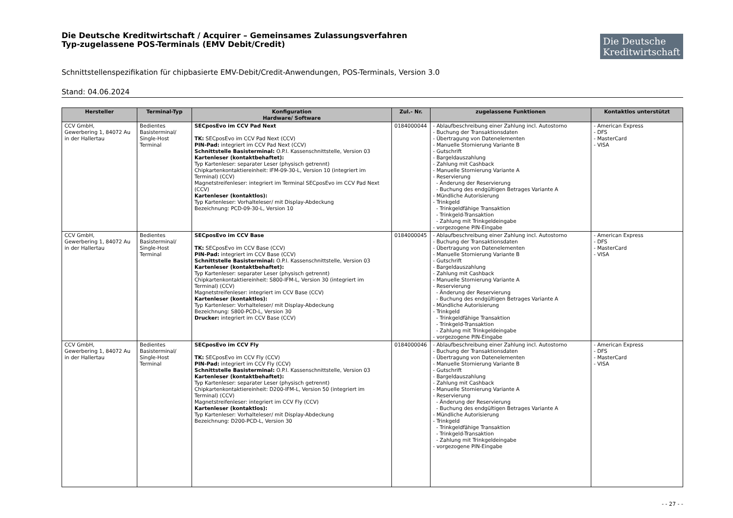Die Deutsche Kreditwirtschaft / Acquirer – Gemeinsames Zulassungsverfahren
Typ-zugelassene POS-Terminals (EMV Debit/Credit)
Die Deutsche
Kreditwirtschaft
Schnittstellenspezifikation für chipbasierte EMV-Debit/Credit-Anwendungen, POS-Terminals, Version 3.0
Stand: 04.06.2024
| Hersteller | Terminal-Typ | Konfiguration Hardware/ Software | Zul.- Nr. | zugelassene Funktionen | Kontaktlos unterstützt |
| --- | --- | --- | --- | --- | --- |
| CCV GmbH, Gewerbering 1, 84072 Au in der Hallertau | Bedientes Basisterminal/ Single-Host Terminal | SECposEvo im CCV Pad Next TK: SECposEvo im CCV Pad Next (CCV) PIN-Pad: integriert im CCV Pad Next (CCV) Schnittstelle Basisterminal: O.P.I. Kassenschnittstelle, Version 03 Kartenleser (kontaktbehaftet): Typ Kartenleser: separater Leser (physisch getrennt) Chipkartenkontaktiereinheit: IFM-09-30-L, Version 10 (integriert im Terminal) (CCV) Magnetstreifenleser: integriert im Terminal SECposEvo im CCV Pad Next (CCV) Kartenleser (kontaktlos): Typ Kartenleser: Vorhalteleser/ mit Display-Abdeckung Bezeichnung: PCD-09-30-L, Version 10 | 0184000044 | - Ablaufbeschreibung einer Zahlung incl. Autostorno - Buchung der Transaktionsdaten - Übertragung von Datenelementen - Manuelle Stornierung Variante B - Gutschrift - Bargeldauszahlung - Zahlung mit Cashback - Manuelle Stornierung Variante A - Reservierung - Änderung der Reservierung - Buchung des endgültigen Betrages Variante A - Mündliche Autorisierung - Trinkgeld - Trinkgeldfähige Transaktion - Trinkgeld-Transaktion - Zahlung mit Trinkgeldeingabe - vorgezogene PIN-Eingabe | - American Express - DFS - MasterCard - VISA |
| CCV GmbH, Gewerbering 1, 84072 Au in der Hallertau | Bedientes Basisterminal/ Single-Host Terminal | SECposEvo im CCV Base TK: SECposEvo im CCV Base (CCV) PIN-Pad: integriert im CCV Base (CCV) Schnittstelle Basisterminal: O.P.I. Kassenschnittstelle, Version 03 Kartenleser (kontaktbehaftet): Typ Kartenleser: separater Leser (physisch getrennt) Chipkartenkontaktiereinheit: S800-IFM-L, Version 30 (integriert im Terminal) (CCV) Magnetstreifenleser: integriert im CCV Base (CCV) Kartenleser (kontaktlos): Typ Kartenleser: Vorhalteleser/ mit Display-Abdeckung Bezeichnung: S800-PCD-L, Version 30 Drucker: integriert im CCV Base (CCV) | 0184000045 | - Ablaufbeschreibung einer Zahlung incl. Autostorno - Buchung der Transaktionsdaten - Übertragung von Datenelementen - Manuelle Stornierung Variante B - Gutschrift - Bargeldauszahlung - Zahlung mit Cashback - Manuelle Stornierung Variante A - Reservierung - Änderung der Reservierung - Buchung des endgültigen Betrages Variante A - Mündliche Autorisierung - Trinkgeld - Trinkgeldfähige Transaktion - Trinkgeld-Transaktion - Zahlung mit Trinkgeldeingabe - vorgezogene PIN-Eingabe | - American Express - DFS - MasterCard - VISA |
| CCV GmbH, Gewerbering 1, 84072 Au in der Hallertau | Bedientes Basisterminal/ Single-Host Terminal | SECposEvo im CCV Fly TK: SECposEvo im CCV Fly (CCV) PIN-Pad: integriert im CCV Fly (CCV) Schnittstelle Basisterminal: O.P.I. Kassenschnittstelle, Version 03 Kartenleser (kontaktbehaftet): Typ Kartenleser: separater Leser (physisch getrennt) Chipkartenkontaktiereinheit: D200-IFM-L, Version 50 (integriert im Terminal) (CCV) Magnetstreifenleser: integriert im CCV Fly (CCV) Kartenleser (kontaktlos): Typ Kartenleser: Vorhalteleser/ mit Display-Abdeckung Bezeichnung: D200-PCD-L, Version 30 | 0184000046 | - Ablaufbeschreibung einer Zahlung incl. Autostorno - Buchung der Transaktionsdaten - Übertragung von Datenelementen - Manuelle Stornierung Variante B - Gutschrift - Bargeldauszahlung - Zahlung mit Cashback - Manuelle Stornierung Variante A - Reservierung - Änderung der Reservierung - Buchung des endgültigen Betrages Variante A - Mündliche Autorisierung - Trinkgeld - Trinkgeldfähige Transaktion - Trinkgeld-Transaktion - Zahlung mit Trinkgeldeingabe - vorgezogene PIN-Eingabe | - American Express - DFS - MasterCard - VISA |
- - 27 - -